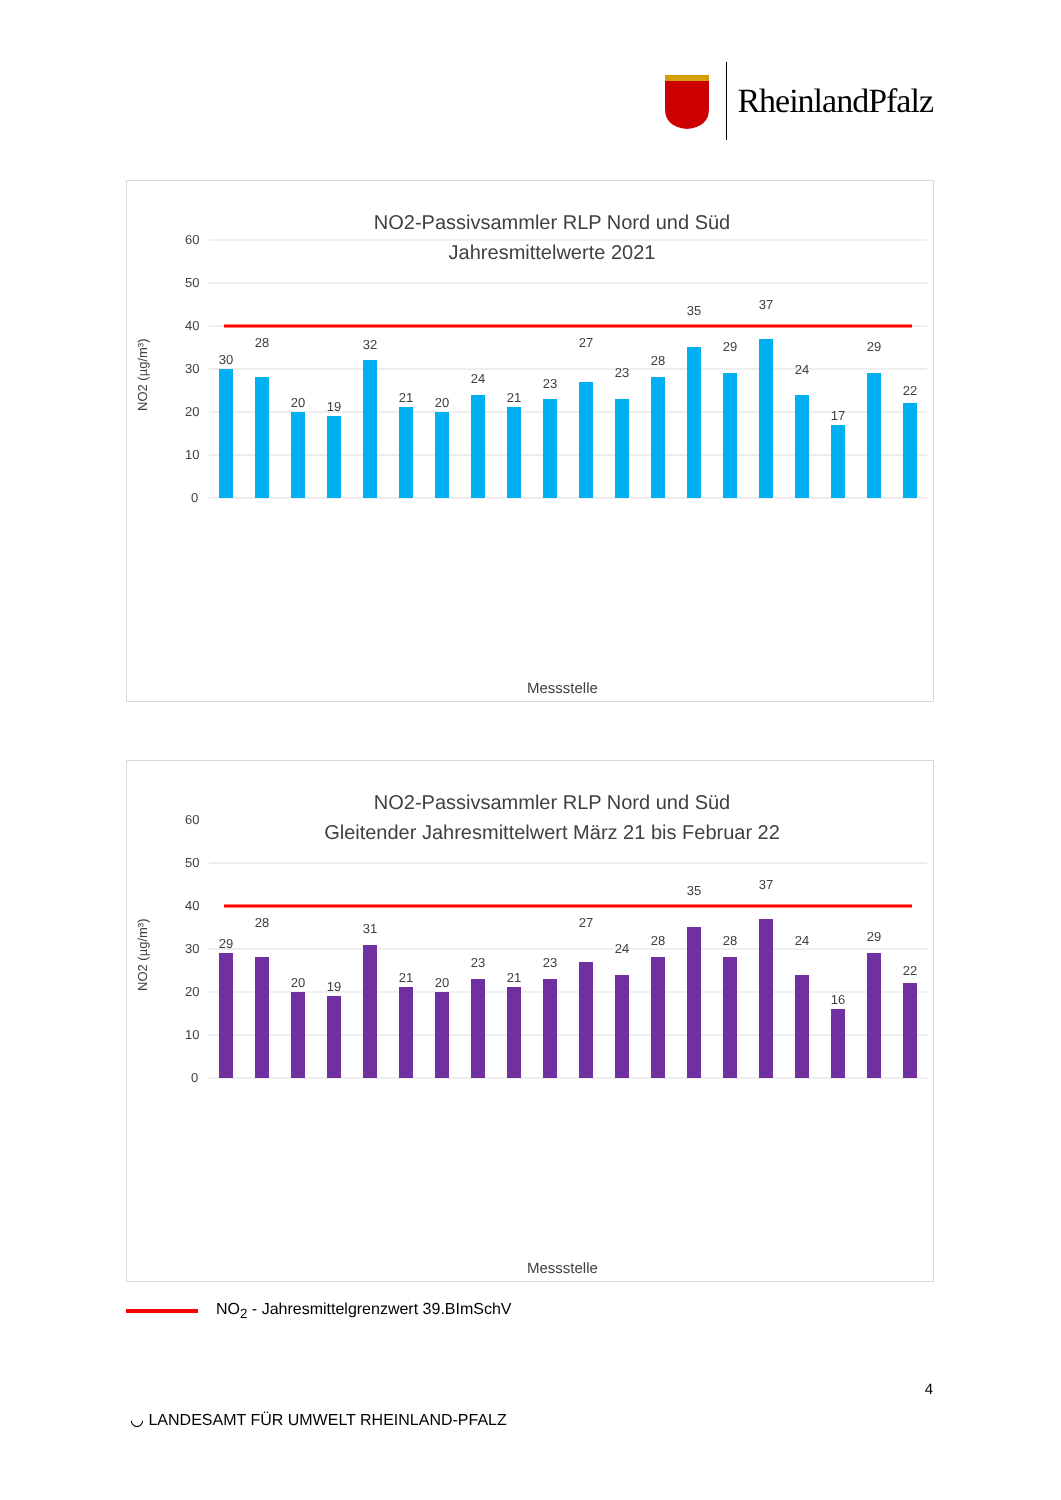RheinlandPfalz
NO2-Passivsammler RLP Nord und Süd
Jahresmittelwerte 2021
60
50
40
30
20
10
0
NO2 (µg/m³)
30
28
20
19
32
21
20
24
21
23
27
23
28
35
29
37
24
17
29
22
Messstelle
NO2-Passivsammler RLP Nord und Süd
Gleitender Jahresmittelwert März 21 bis Februar 22
60
50
40
30
20
10
0
NO2 (µg/m³)
29
28
20
19
31
21
20
23
21
23
27
24
28
35
28
37
24
16
29
22
Messstelle
NO<sub>2</sub> - Jahresmittelgrenzwert 39.BImSchV
4
◡ LANDESAMT FÜR UMWELT RHEINLAND-PFALZ